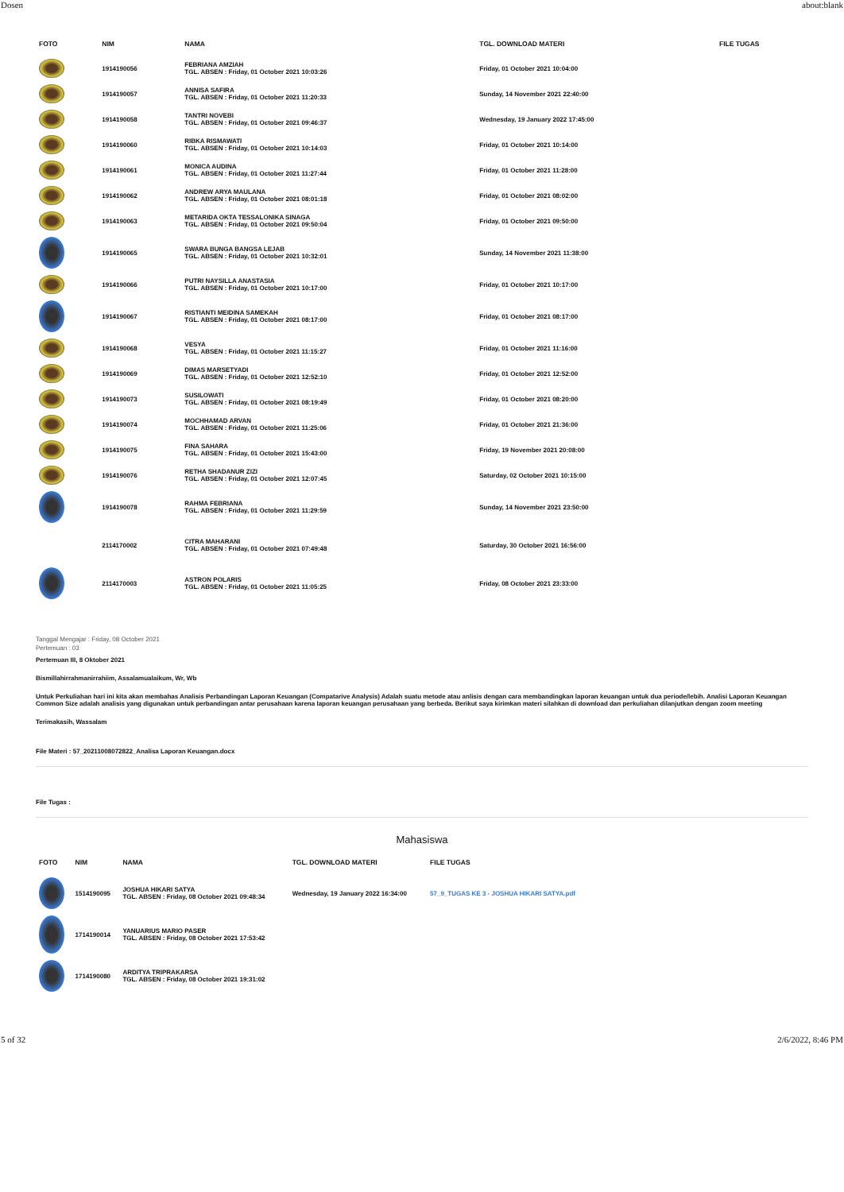Dosen about:blank
| FOTO | NIM | NAMA | TGL. DOWNLOAD MATERI | FILE TUGAS |
| --- | --- | --- | --- | --- |
| | 1914190056 | FEBRIANA AMZIAH TGL. ABSEN : Friday, 01 October 2021 10:03:26 | Friday, 01 October 2021 10:04:00 | |
| | 1914190057 | ANNISA SAFIRA TGL. ABSEN : Friday, 01 October 2021 11:20:33 | Sunday, 14 November 2021 22:40:00 | |
| | 1914190058 | TANTRI NOVEBI TGL. ABSEN : Friday, 01 October 2021 09:46:37 | Wednesday, 19 January 2022 17:45:00 | |
| | 1914190060 | RIBKA RISMAWATI TGL. ABSEN : Friday, 01 October 2021 10:14:03 | Friday, 01 October 2021 10:14:00 | |
| | 1914190061 | MONICA AUDINA TGL. ABSEN : Friday, 01 October 2021 11:27:44 | Friday, 01 October 2021 11:28:00 | |
| | 1914190062 | ANDREW ARYA MAULANA TGL. ABSEN : Friday, 01 October 2021 08:01:18 | Friday, 01 October 2021 08:02:00 | |
| | 1914190063 | METARIDA OKTA TESSALONIKA SINAGA TGL. ABSEN : Friday, 01 October 2021 09:50:04 | Friday, 01 October 2021 09:50:00 | |
| | 1914190065 | SWARA BUNGA BANGSA LEJAB TGL. ABSEN : Friday, 01 October 2021 10:32:01 | Sunday, 14 November 2021 11:38:00 | |
| | 1914190066 | PUTRI NAYSILLA ANASTASIA TGL. ABSEN : Friday, 01 October 2021 10:17:00 | Friday, 01 October 2021 10:17:00 | |
| | 1914190067 | RISTIANTI MEIDINA SAMEKAH TGL. ABSEN : Friday, 01 October 2021 08:17:00 | Friday, 01 October 2021 08:17:00 | |
| | 1914190068 | VESYA TGL. ABSEN : Friday, 01 October 2021 11:15:27 | Friday, 01 October 2021 11:16:00 | |
| | 1914190069 | DIMAS MARSETYADI TGL. ABSEN : Friday, 01 October 2021 12:52:10 | Friday, 01 October 2021 12:52:00 | |
| | 1914190073 | SUSILOWATI TGL. ABSEN : Friday, 01 October 2021 08:19:49 | Friday, 01 October 2021 08:20:00 | |
| | 1914190074 | MOCHHAMAD ARVAN TGL. ABSEN : Friday, 01 October 2021 11:25:06 | Friday, 01 October 2021 21:36:00 | |
| | 1914190075 | FINA SAHARA TGL. ABSEN : Friday, 01 October 2021 15:43:00 | Friday, 19 November 2021 20:08:00 | |
| | 1914190076 | RETHA SHADANUR ZIZI TGL. ABSEN : Friday, 01 October 2021 12:07:45 | Saturday, 02 October 2021 10:15:00 | |
| | 1914190078 | RAHMA FEBRIANA TGL. ABSEN : Friday, 01 October 2021 11:29:59 | Sunday, 14 November 2021 23:50:00 | |
| | 2114170002 | CITRA MAHARANI TGL. ABSEN : Friday, 01 October 2021 07:49:48 | Saturday, 30 October 2021 16:56:00 | |
| | 2114170003 | ASTRON POLARIS TGL. ABSEN : Friday, 01 October 2021 11:05:25 | Friday, 08 October 2021 23:33:00 | |
Tanggal Mengajar : Friday, 08 October 2021
Pertemuan : 03
Pertemuan III, 8 Oktober 2021
Bismillahirrahmanirrahiim, Assalamualaikum, Wr, Wb
Untuk Perkuliahan hari ini kita akan membahas Analisis Perbandingan Laporan Keuangan (Compatarive Analysis) Adalah suatu metode atau anlisis dengan cara membandingkan laporan keuangan untuk dua periode/lebih. Analisi Laporan Keuangan Common Size adalah analisis yang digunakan untuk perbandingan antar perusahaan karena laporan keuangan perusahaan yang berbeda. Berikut saya kirimkan materi silahkan di download dan perkuliahan dilanjutkan dengan zoom meeting
Terimakasih, Wassalam
File Materi : 57_20211008072822_Analisa Laporan Keuangan.docx
File Tugas :
Mahasiswa
| FOTO | NIM | NAMA | TGL. DOWNLOAD MATERI | FILE TUGAS |
| --- | --- | --- | --- | --- |
| | 1514190095 | JOSHUA HIKARI SATYA TGL. ABSEN : Friday, 08 October 2021 09:48:34 | Wednesday, 19 January 2022 16:34:00 | 57_9_TUGAS KE 3 - JOSHUA HIKARI SATYA.pdf |
| | 1714190014 | YANUARIUS MARIO PASER TGL. ABSEN : Friday, 08 October 2021 17:53:42 | | |
| | 1714190080 | ARDITYA TRIPRAKARSA TGL. ABSEN : Friday, 08 October 2021 19:31:02 | | |
5 of 32 2/6/2022, 8:46 PM